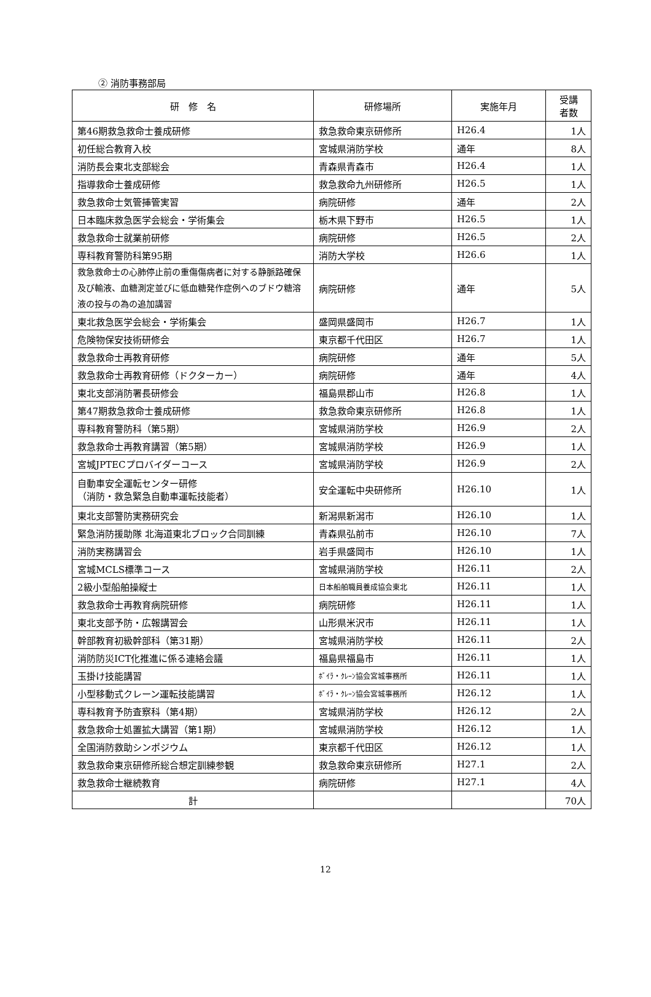② 消防事務部局
| 研 修 名 | 研修場所 | 実施年月 | 受講 者数 |
| --- | --- | --- | --- |
| 第46期救急救命士養成研修 | 救急救命東京研修所 | H26.4 | 1人 |
| 初任総合教育入校 | 宮城県消防学校 | 通年 | 8人 |
| 消防長会東北支部総会 | 青森県青森市 | H26.4 | 1人 |
| 指導救命士養成研修 | 救急救命九州研修所 | H26.5 | 1人 |
| 救急救命士気管挿管実習 | 病院研修 | 通年 | 2人 |
| 日本臨床救急医学会総会・学術集会 | 栃木県下野市 | H26.5 | 1人 |
| 救急救命士就業前研修 | 病院研修 | H26.5 | 2人 |
| 専科教育警防科第95期 | 消防大学校 | H26.6 | 1人 |
| 救急救命士の心肺停止前の重傷傷病者に対する静脈路確保及び輸液、血糖測定並びに低血糖発作症例へのブドウ糖溶液の投与の為の追加講習 | 病院研修 | 通年 | 5人 |
| 東北救急医学会総会・学術集会 | 盛岡県盛岡市 | H26.7 | 1人 |
| 危険物保安技術研修会 | 東京都千代田区 | H26.7 | 1人 |
| 救急救命士再教育研修 | 病院研修 | 通年 | 5人 |
| 救急救命士再教育研修（ドクターカー） | 病院研修 | 通年 | 4人 |
| 東北支部消防署長研修会 | 福島県郡山市 | H26.8 | 1人 |
| 第47期救急救命士養成研修 | 救急救命東京研修所 | H26.8 | 1人 |
| 専科教育警防科（第5期） | 宮城県消防学校 | H26.9 | 2人 |
| 救急救命士再教育講習（第5期） | 宮城県消防学校 | H26.9 | 1人 |
| 宮城JPTECプロバイダーコース | 宮城県消防学校 | H26.9 | 2人 |
| 自動車安全運転センター研修 （消防・救急緊急自動車運転技能者） | 安全運転中央研修所 | H26.10 | 1人 |
| 東北支部警防実務研究会 | 新潟県新潟市 | H26.10 | 1人 |
| 緊急消防援助隊 北海道東北ブロック合同訓練 | 青森県弘前市 | H26.10 | 7人 |
| 消防実務講習会 | 岩手県盛岡市 | H26.10 | 1人 |
| 宮城MCLS標準コース | 宮城県消防学校 | H26.11 | 2人 |
| 2級小型船舶操縦士 | 日本船舶職員養成協会東北 | H26.11 | 1人 |
| 救急救命士再教育病院研修 | 病院研修 | H26.11 | 1人 |
| 東北支部予防・広報講習会 | 山形県米沢市 | H26.11 | 1人 |
| 幹部教育初級幹部科（第31期） | 宮城県消防学校 | H26.11 | 2人 |
| 消防防災ICT化推進に係る連絡会議 | 福島県福島市 | H26.11 | 1人 |
| 玉掛け技能講習 | ﾎﾞｲﾗ・ｸﾚｰﾝ協会宮城事務所 | H26.11 | 1人 |
| 小型移動式クレーン運転技能講習 | ﾎﾞｲﾗ・ｸﾚｰﾝ協会宮城事務所 | H26.12 | 1人 |
| 専科教育予防査察科（第4期） | 宮城県消防学校 | H26.12 | 2人 |
| 救急救命士処置拡大講習（第1期） | 宮城県消防学校 | H26.12 | 1人 |
| 全国消防救助シンポジウム | 東京都千代田区 | H26.12 | 1人 |
| 救急救命東京研修所総合想定訓練参観 | 救急救命東京研修所 | H27.1 | 2人 |
| 救急救命士継続教育 | 病院研修 | H27.1 | 4人 |
| 計 | | | 70人 |
12